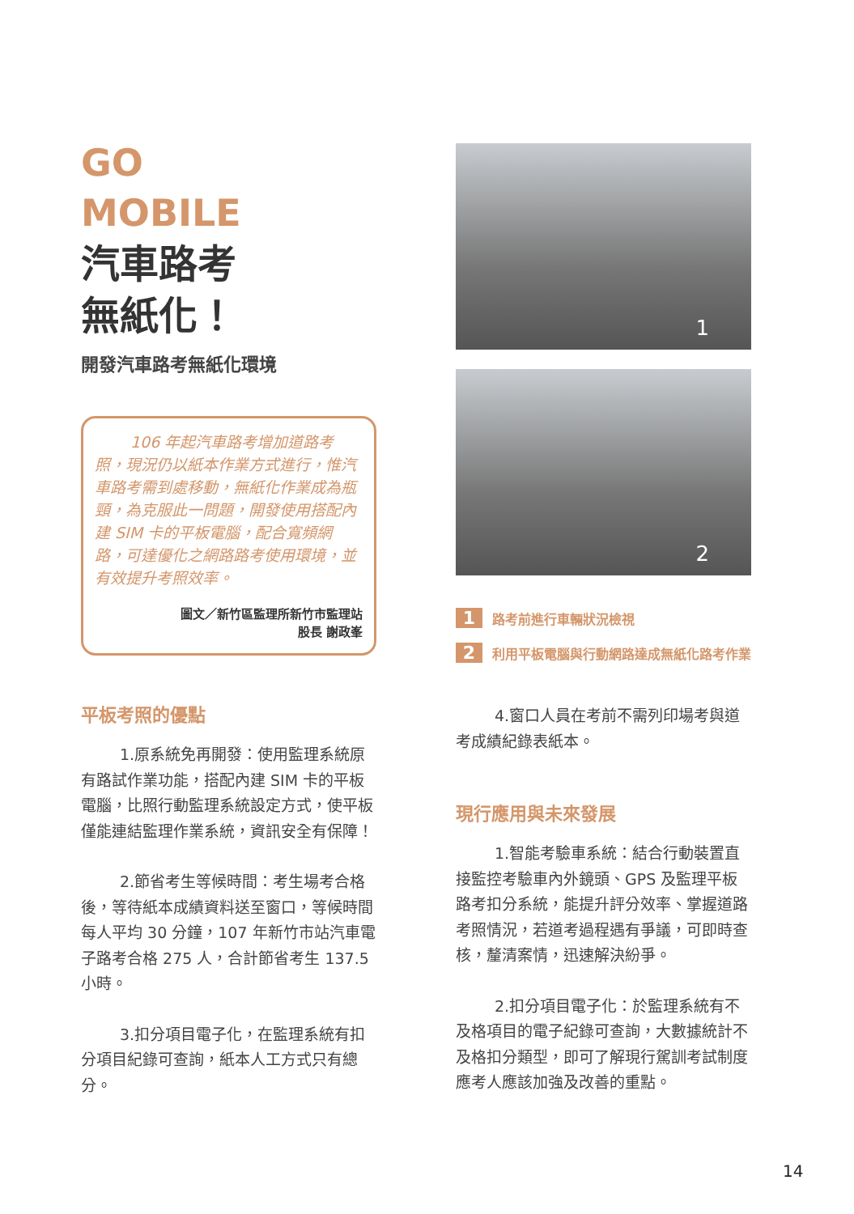GO
MOBILE
汽車路考
無紙化！
開發汽車路考無紙化環境
106 年起汽車路考增加道路考照，現況仍以紙本作業方式進行，惟汽車路考需到處移動，無紙化作業成為瓶頸，為克服此一問題，開發使用搭配內建 SIM 卡的平板電腦，配合寬頻網路，可達優化之網路路考使用環境，並有效提升考照效率。
圖文／新竹區監理所新竹市監理站
股長 謝政峯
平板考照的優點
1.原系統免再開發：使用監理系統原有路試作業功能，搭配內建 SIM 卡的平板電腦，比照行動監理系統設定方式，使平板僅能連結監理作業系統，資訊安全有保障！
2.節省考生等候時間：考生場考合格後，等待紙本成績資料送至窗口，等候時間每人平均 30 分鐘，107 年新竹市站汽車電子路考合格 275 人，合計節省考生 137.5 小時。
3.扣分項目電子化，在監理系統有扣分項目紀錄可查詢，紙本人工方式只有總分。
1
2
1 路考前進行車輛狀況檢視
2 利用平板電腦與行動網路達成無紙化路考作業
4.窗口人員在考前不需列印場考與道考成績紀錄表紙本。
現行應用與未來發展
1.智能考驗車系統：結合行動裝置直接監控考驗車內外鏡頭、GPS 及監理平板路考扣分系統，能提升評分效率、掌握道路考照情況，若道考過程遇有爭議，可即時查核，釐清案情，迅速解決紛爭。
2.扣分項目電子化：於監理系統有不及格項目的電子紀錄可查詢，大數據統計不及格扣分類型，即可了解現行駕訓考試制度應考人應該加強及改善的重點。
14